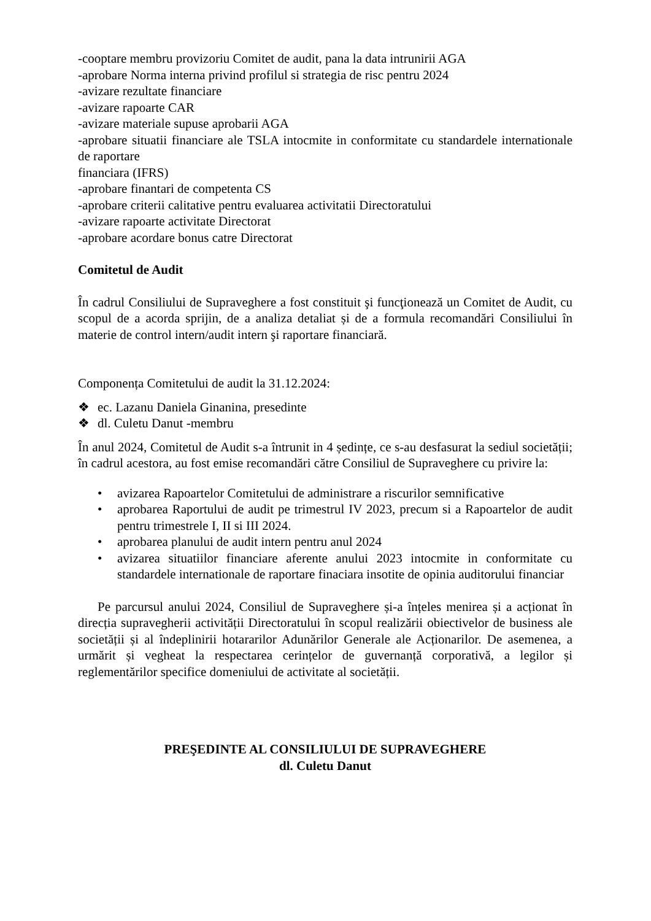-cooptare membru provizoriu Comitet de audit, pana la data intrunirii AGA
-aprobare Norma interna privind profilul si strategia de risc pentru 2024
-avizare rezultate financiare
-avizare rapoarte CAR
-avizare materiale supuse aprobarii AGA
-aprobare situatii financiare ale TSLA intocmite in conformitate cu standardele internationale de raportare
financiara (IFRS)
-aprobare finantari de competenta CS
-aprobare criterii calitative pentru evaluarea activitatii Directoratului
-avizare rapoarte activitate Directorat
-aprobare acordare bonus catre Directorat
Comitetul de Audit
În cadrul Consiliului de Supraveghere a fost constituit şi funcţionează un Comitet de Audit, cu scopul de a acorda sprijin, de a analiza detaliat și de a formula recomandări Consiliului în materie de control intern/audit intern şi raportare financiară.
Componența Comitetului de audit la 31.12.2024:
❖ ec. Lazanu Daniela Ginanina, presedinte
❖ dl. Culetu Danut -membru
În anul 2024, Comitetul de Audit s-a întrunit in 4 ședințe, ce s-au desfasurat la sediul societății; în cadrul acestora, au fost emise recomandări către Consiliul de Supraveghere cu privire la:
• avizarea Rapoartelor Comitetului de administrare a riscurilor semnificative
• aprobarea Raportului de audit pe trimestrul IV 2023, precum si a Rapoartelor de audit pentru trimestrele I, II si III 2024.
• aprobarea planului de audit intern pentru anul 2024
• avizarea situatiilor financiare aferente anului 2023 intocmite in conformitate cu standardele internationale de raportare finaciara insotite de opinia auditorului financiar
Pe parcursul anului 2024, Consiliul de Supraveghere și-a înțeles menirea și a acționat în direcția supravegherii activității Directoratului în scopul realizării obiectivelor de business ale societății și al îndeplinirii hotararilor Adunărilor Generale ale Acționarilor. De asemenea, a urmărit și vegheat la respectarea cerințelor de guvernanță corporativă, a legilor și reglementărilor specifice domeniului de activitate al societății.
PREŞEDINTE AL CONSILIULUI DE SUPRAVEGHERE
dl. Culetu Danut